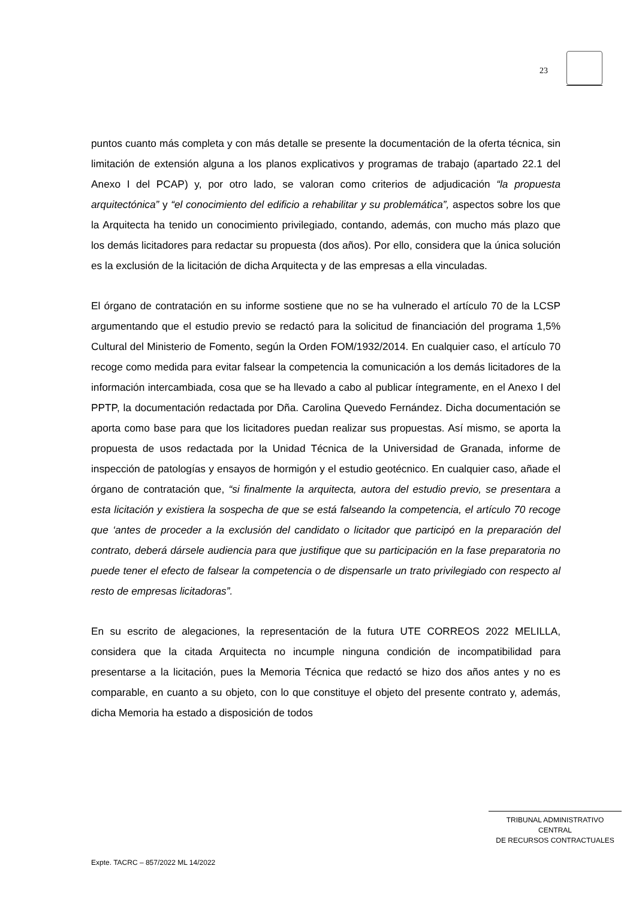23
puntos cuanto más completa y con más detalle se presente la documentación de la oferta técnica, sin limitación de extensión alguna a los planos explicativos y programas de trabajo (apartado 22.1 del Anexo I del PCAP) y, por otro lado, se valoran como criterios de adjudicación “la propuesta arquitectónica” y “el conocimiento del edificio a rehabilitar y su problemática”, aspectos sobre los que la Arquitecta ha tenido un conocimiento privilegiado, contando, además, con mucho más plazo que los demás licitadores para redactar su propuesta (dos años). Por ello, considera que la única solución es la exclusión de la licitación de dicha Arquitecta y de las empresas a ella vinculadas.
El órgano de contratación en su informe sostiene que no se ha vulnerado el artículo 70 de la LCSP argumentando que el estudio previo se redactó para la solicitud de financiación del programa 1,5% Cultural del Ministerio de Fomento, según la Orden FOM/1932/2014. En cualquier caso, el artículo 70 recoge como medida para evitar falsear la competencia la comunicación a los demás licitadores de la información intercambiada, cosa que se ha llevado a cabo al publicar íntegramente, en el Anexo I del PPTP, la documentación redactada por Dña. Carolina Quevedo Fernández. Dicha documentación se aporta como base para que los licitadores puedan realizar sus propuestas. Así mismo, se aporta la propuesta de usos redactada por la Unidad Técnica de la Universidad de Granada, informe de inspección de patologías y ensayos de hormigón y el estudio geotécnico. En cualquier caso, añade el órgano de contratación que, “si finalmente la arquitecta, autora del estudio previo, se presentara a esta licitación y existiera la sospecha de que se está falseando la competencia, el artículo 70 recoge que ‘antes de proceder a la exclusión del candidato o licitador que participó en la preparación del contrato, deberá dársele audiencia para que justifique que su participación en la fase preparatoria no puede tener el efecto de falsear la competencia o de dispensarle un trato privilegiado con respecto al resto de empresas licitadoras”.
En su escrito de alegaciones, la representación de la futura UTE CORREOS 2022 MELILLA, considera que la citada Arquitecta no incumple ninguna condición de incompatibilidad para presentarse a la licitación, pues la Memoria Técnica que redactó se hizo dos años antes y no es comparable, en cuanto a su objeto, con lo que constituye el objeto del presente contrato y, además, dicha Memoria ha estado a disposición de todos
TRIBUNAL ADMINISTRATIVO CENTRAL
DE RECURSOS CONTRACTUALES
Expte. TACRC – 857/2022 ML 14/2022